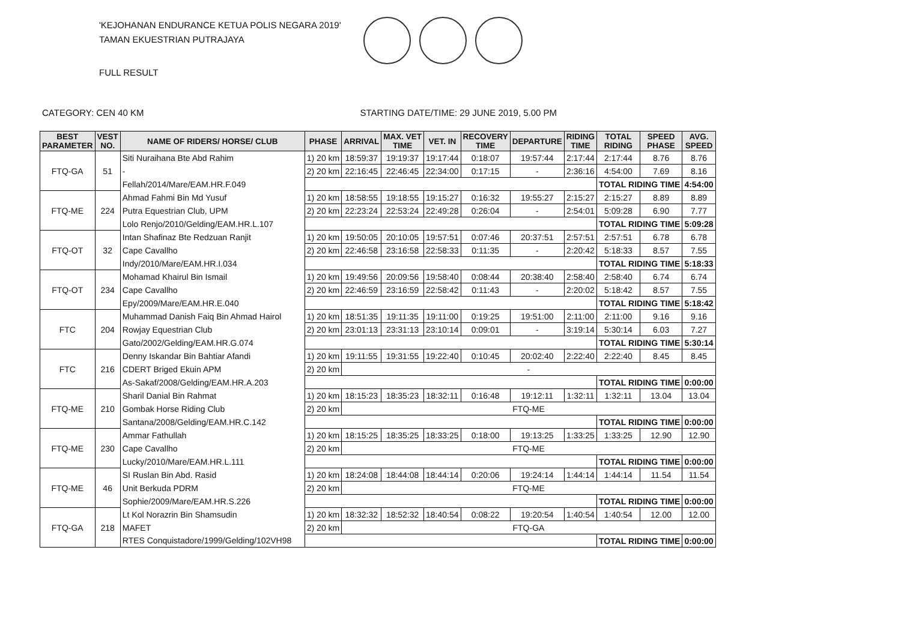'KEJOHANAN ENDURANCE KETUA POLIS NEGARA 2019'
TAMAN EKUESTRIAN PUTRAJAYA
FULL RESULT
CATEGORY: CEN 40 KM STARTING DATE/TIME: 29 JUNE 2019, 5.00 PM
| BEST PARAMETER | VEST NO. | NAME OF RIDERS/ HORSE/ CLUB | PHASE | ARRIVAL | MAX. VET TIME | VET. IN | RECOVERY TIME | DEPARTURE | RIDING TIME | TOTAL RIDING | SPEED PHASE | AVG. SPEED |
| --- | --- | --- | --- | --- | --- | --- | --- | --- | --- | --- | --- | --- |
| FTQ-GA | 51 | Siti Nuraihana Bte Abd Rahim | 1) 20 km | 18:59:37 | 19:19:37 | 19:17:44 | 0:18:07 | 19:57:44 | 2:17:44 | 2:17:44 | 8.76 | 8.76 |
| | | - | 2) 20 km | 22:16:45 | 22:46:45 | 22:34:00 | 0:17:15 | - | 2:36:16 | 4:54:00 | 7.69 | 8.16 |
| | | Fellah/2014/Mare/EAM.HR.F.049 | | | | | | | | TOTAL RIDING TIME | | 4:54:00 |
| FTQ-ME | 224 | Ahmad Fahmi Bin Md Yusuf | 1) 20 km | 18:58:55 | 19:18:55 | 19:15:27 | 0:16:32 | 19:55:27 | 2:15:27 | 2:15:27 | 8.89 | 8.89 |
| | | Putra Equestrian Club, UPM | 2) 20 km | 22:23:24 | 22:53:24 | 22:49:28 | 0:26:04 | - | 2:54:01 | 5:09:28 | 6.90 | 7.77 |
| | | Lolo Renjo/2010/Gelding/EAM.HR.L.107 | | | | | | | | TOTAL RIDING TIME | | 5:09:28 |
| FTQ-OT | 32 | Intan Shafinaz Bte Redzuan Ranjit | 1) 20 km | 19:50:05 | 20:10:05 | 19:57:51 | 0:07:46 | 20:37:51 | 2:57:51 | 2:57:51 | 6.78 | 6.78 |
| | | Cape Cavallho | 2) 20 km | 22:46:58 | 23:16:58 | 22:58:33 | 0:11:35 | - | 2:20:42 | 5:18:33 | 8.57 | 7.55 |
| | | Indy/2010/Mare/EAM.HR.I.034 | | | | | | | | TOTAL RIDING TIME | | 5:18:33 |
| FTQ-OT | 234 | Mohamad Khairul Bin Ismail | 1) 20 km | 19:49:56 | 20:09:56 | 19:58:40 | 0:08:44 | 20:38:40 | 2:58:40 | 2:58:40 | 6.74 | 6.74 |
| | | Cape Cavallho | 2) 20 km | 22:46:59 | 23:16:59 | 22:58:42 | 0:11:43 | - | 2:20:02 | 5:18:42 | 8.57 | 7.55 |
| | | Epy/2009/Mare/EAM.HR.E.040 | | | | | | | | TOTAL RIDING TIME | | 5:18:42 |
| FTC | 204 | Muhammad Danish Faiq Bin Ahmad Hairol | 1) 20 km | 18:51:35 | 19:11:35 | 19:11:00 | 0:19:25 | 19:51:00 | 2:11:00 | 2:11:00 | 9.16 | 9.16 |
| | | Rowjay Equestrian Club | 2) 20 km | 23:01:13 | 23:31:13 | 23:10:14 | 0:09:01 | - | 3:19:14 | 5:30:14 | 6.03 | 7.27 |
| | | Gato/2002/Gelding/EAM.HR.G.074 | | | | | | | | TOTAL RIDING TIME | | 5:30:14 |
| FTC | 216 | Denny Iskandar Bin Bahtiar Afandi | 1) 20 km | 19:11:55 | 19:31:55 | 19:22:40 | 0:10:45 | 20:02:40 | 2:22:40 | 2:22:40 | 8.45 | 8.45 |
| | | CDERT Briged Ekuin APM | 2) 20 km | - | | | | | | | | |
| | | As-Sakaf/2008/Gelding/EAM.HR.A.203 | | | | | | | | TOTAL RIDING TIME | | 0:00:00 |
| FTQ-ME | 210 | Sharil Danial Bin Rahmat | 1) 20 km | 18:15:23 | 18:35:23 | 18:32:11 | 0:16:48 | 19:12:11 | 1:32:11 | 1:32:11 | 13.04 | 13.04 |
| | | Gombak Horse Riding Club | 2) 20 km | FTQ-ME | | | | | | | | |
| | | Santana/2008/Gelding/EAM.HR.C.142 | | | | | | | | TOTAL RIDING TIME | | 0:00:00 |
| FTQ-ME | 230 | Ammar Fathullah | 1) 20 km | 18:15:25 | 18:35:25 | 18:33:25 | 0:18:00 | 19:13:25 | 1:33:25 | 1:33:25 | 12.90 | 12.90 |
| | | Cape Cavallho | 2) 20 km | FTQ-ME | | | | | | | | |
| | | Lucky/2010/Mare/EAM.HR.L.111 | | | | | | | | TOTAL RIDING TIME | | 0:00:00 |
| FTQ-ME | 46 | SI Ruslan Bin Abd. Rasid | 1) 20 km | 18:24:08 | 18:44:08 | 18:44:14 | 0:20:06 | 19:24:14 | 1:44:14 | 1:44:14 | 11.54 | 11.54 |
| | | Unit Berkuda PDRM | 2) 20 km | FTQ-ME | | | | | | | | |
| | | Sophie/2009/Mare/EAM.HR.S.226 | | | | | | | | TOTAL RIDING TIME | | 0:00:00 |
| FTQ-GA | 218 | Lt Kol Norazrin Bin Shamsudin | 1) 20 km | 18:32:32 | 18:52:32 | 18:40:54 | 0:08:22 | 19:20:54 | 1:40:54 | 1:40:54 | 12.00 | 12.00 |
| | | MAFET | 2) 20 km | FTQ-GA | | | | | | | | |
| | | RTES Conquistadore/1999/Gelding/102VH98 | | | | | | | | TOTAL RIDING TIME | | 0:00:00 |